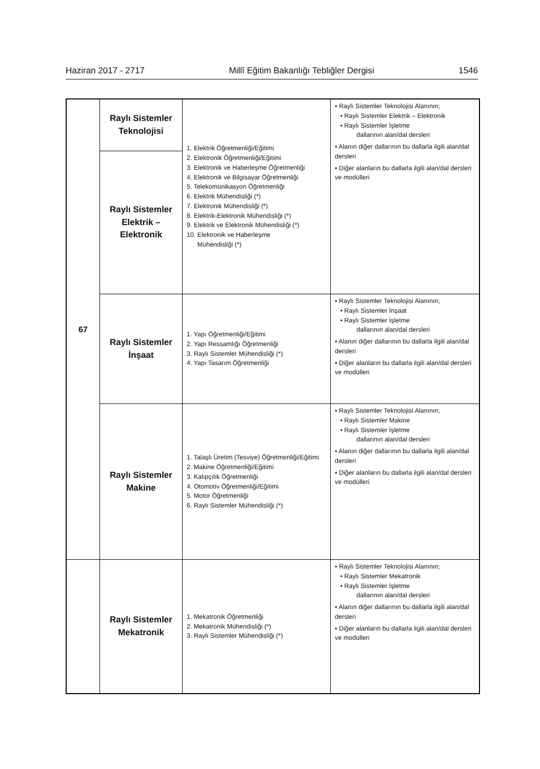Haziran 2017 - 2717 Millî Eğitim Bakanlığı Tebliğler Dergisi 1546
| 67 | Raylı Sistemler Teknolojisi | 1. Elektrik Öğretmenliği/Eğitimi 2. Elektronik Öğretmenliği/Eğitimi 3. Elektronik ve Haberleşme Öğretmenliği 4. Elektronik ve Bilgisayar Öğretmenliği 5. Telekomünikasyon Öğretmenliği 6. Elektrik Mühendisliği (*) 7. Elektronik Mühendisliği (*) 8. Elektrik-Elektronik Mühendisliği (*) 9. Elektrik ve Elektronik Mühendisliği (*) 10. Elektronik ve Haberleşme Mühendisliği (*) | ▪ Raylı Sistemler Teknolojisi Alanının; • Raylı Sistemler Elektrik – Elektronik • Raylı Sistemler İşletme dallarının alan/dal dersleri ▪ Alanın diğer dallarının bu dallarla ilgili alan/dal dersleri ▪ Diğer alanların bu dallarla ilgili alan/dal dersleri ve modülleri |
| | Raylı Sistemler Elektrik – Elektronik | | |
| | Raylı Sistemler İnşaat | 1. Yapı Öğretmenliği/Eğitimi 2. Yapı Ressamlığı Öğretmenliği 3. Raylı Sistemler Mühendisliği (*) 4. Yapı Tasarım Öğretmenliği | ▪ Raylı Sistemler Teknolojisi Alanının; • Raylı Sistemler İnşaat • Raylı Sistemler İşletme dallarının alan/dal dersleri ▪ Alanın diğer dallarının bu dallarla ilgili alan/dal dersleri ▪ Diğer alanların bu dallarla ilgili alan/dal dersleri ve modülleri |
| | Raylı Sistemler Makine | 1. Talaşlı Üretim (Tesviye) Öğretmenliği/Eğitimi 2. Makine Öğretmenliği/Eğitimi 3. Kalıpçılık Öğretmenliği 4. Otomotiv Öğretmenliği/Eğitimi 5. Motor Öğretmenliği 6. Raylı Sistemler Mühendisliği (*) | ▪ Raylı Sistemler Teknolojisi Alanının; • Raylı Sistemler Makine • Raylı Sistemler İşletme dallarının alan/dal dersleri ▪ Alanın diğer dallarının bu dallarla ilgili alan/dal dersleri ▪ Diğer alanların bu dallarla ilgili alan/dal dersleri ve modülleri |
| | Raylı Sistemler Mekatronik | 1. Mekatronik Öğretmenliği 2. Mekatronik Mühendisliği (*) 3. Raylı Sistemler Mühendisliği (*) | ▪ Raylı Sistemler Teknolojisi Alanının; • Raylı Sistemler Mekatronik • Raylı Sistemler İşletme dallarının alan/dal dersleri ▪ Alanın diğer dallarının bu dallarla ilgili alan/dal dersleri ▪ Diğer alanların bu dallarla ilgili alan/dal dersleri ve modülleri |